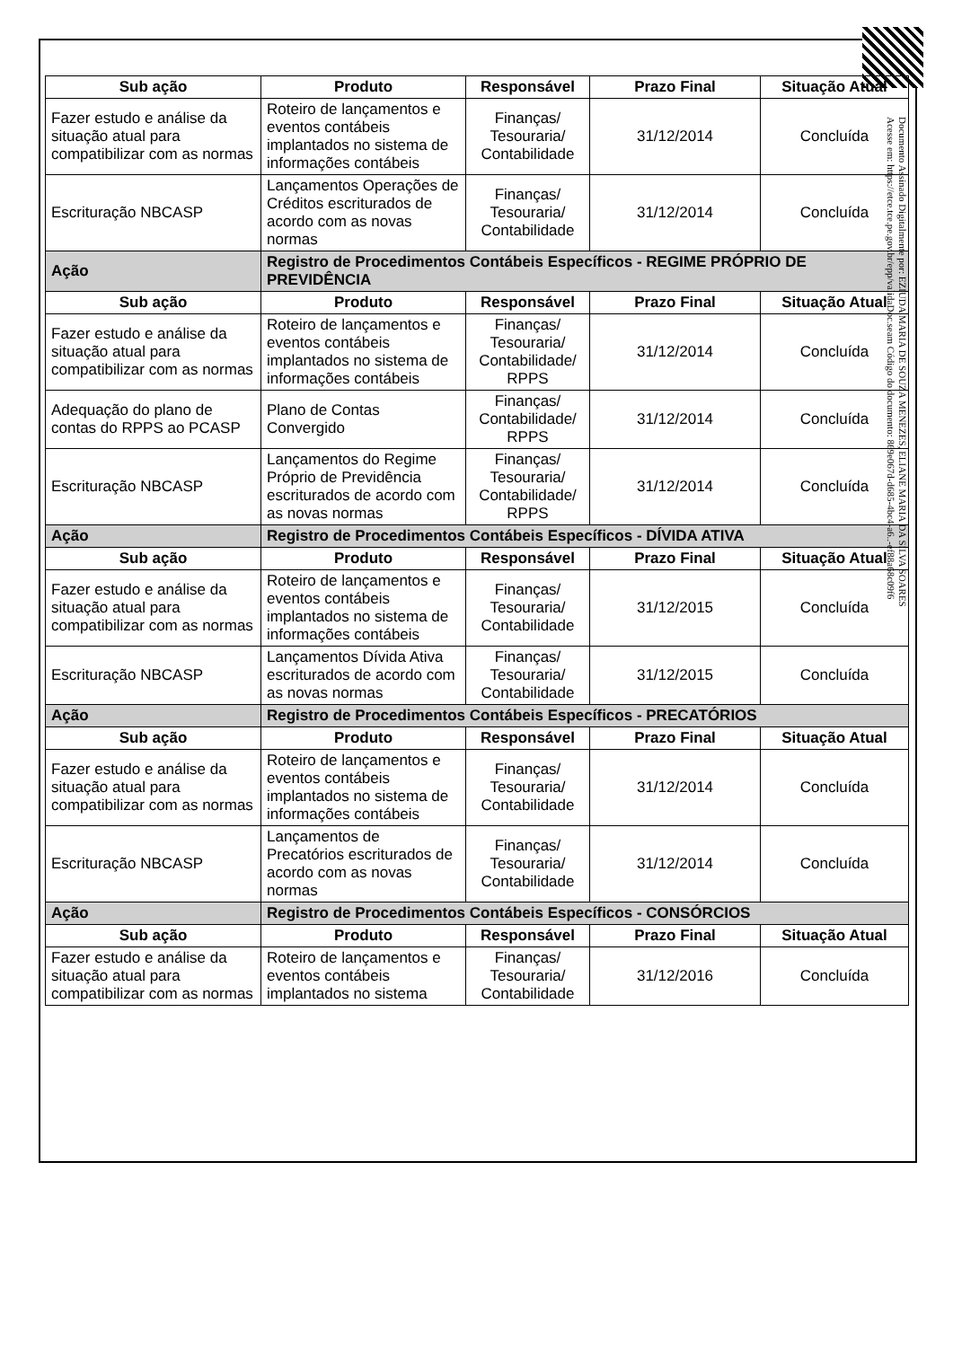| Sub ação | Produto | Responsável | Prazo Final | Situação Atual |
| --- | --- | --- | --- | --- |
| Fazer estudo e análise da situação atual para compatibilizar com as normas | Roteiro de lançamentos e eventos contábeis implantados no sistema de informações contábeis | Finanças/ Tesouraria/ Contabilidade | 31/12/2014 | Concluída |
| Escrituração NBCASP | Lançamentos Operações de Créditos escriturados de acordo com as novas normas | Finanças/ Tesouraria/ Contabilidade | 31/12/2014 | Concluída |
| Ação | Registro de Procedimentos Contábeis Específicos - REGIME PRÓPRIO DE PREVIDÊNCIA | | | |
| Sub ação | Produto | Responsável | Prazo Final | Situação Atual |
| Fazer estudo e análise da situação atual para compatibilizar com as normas | Roteiro de lançamentos e eventos contábeis implantados no sistema de informações contábeis | Finanças/ Tesouraria/ Contabilidade/ RPPS | 31/12/2014 | Concluída |
| Adequação do plano de contas do RPPS ao PCASP | Plano de Contas Convergido | Finanças/ Contabilidade/ RPPS | 31/12/2014 | Concluída |
| Escrituração NBCASP | Lançamentos do Regime Próprio de Previdência escriturados de acordo com as novas normas | Finanças/ Tesouraria/ Contabilidade/ RPPS | 31/12/2014 | Concluída |
| Ação | Registro de Procedimentos Contábeis Específicos - DÍVIDA ATIVA | | | |
| Sub ação | Produto | Responsável | Prazo Final | Situação Atual |
| Fazer estudo e análise da situação atual para compatibilizar com as normas | Roteiro de lançamentos e eventos contábeis implantados no sistema de informações contábeis | Finanças/ Tesouraria/ Contabilidade | 31/12/2015 | Concluída |
| Escrituração NBCASP | Lançamentos Dívida Ativa escriturados de acordo com as novas normas | Finanças/ Tesouraria/ Contabilidade | 31/12/2015 | Concluída |
| Ação | Registro de Procedimentos Contábeis Específicos - PRECATÓRIOS | | | |
| Sub ação | Produto | Responsável | Prazo Final | Situação Atual |
| Fazer estudo e análise da situação atual para compatibilizar com as normas | Roteiro de lançamentos e eventos contábeis implantados no sistema de informações contábeis | Finanças/ Tesouraria/ Contabilidade | 31/12/2014 | Concluída |
| Escrituração NBCASP | Lançamentos de Precatórios escriturados de acordo com as novas normas | Finanças/ Tesouraria/ Contabilidade | 31/12/2014 | Concluída |
| Ação | Registro de Procedimentos Contábeis Específicos - CONSÓRCIOS | | | |
| Sub ação | Produto | Responsável | Prazo Final | Situação Atual |
| Fazer estudo e análise da situação atual para compatibilizar com as normas | Roteiro de lançamentos e eventos contábeis implantados no sistema | Finanças/ Tesouraria/ Contabilidade | 31/12/2016 | Concluída |
Documento Assinado Digitalmente por: EZIUDA MARIA DE SOUZA MENEZES, ELIANE MARIA DA SILVA SOARES
Acesse em: https://etce.tce.pe.gov.br/epp/validaDoc.seam Código do documento: 869e067d-d685-4bc4-a6..-ef88a68c09f6